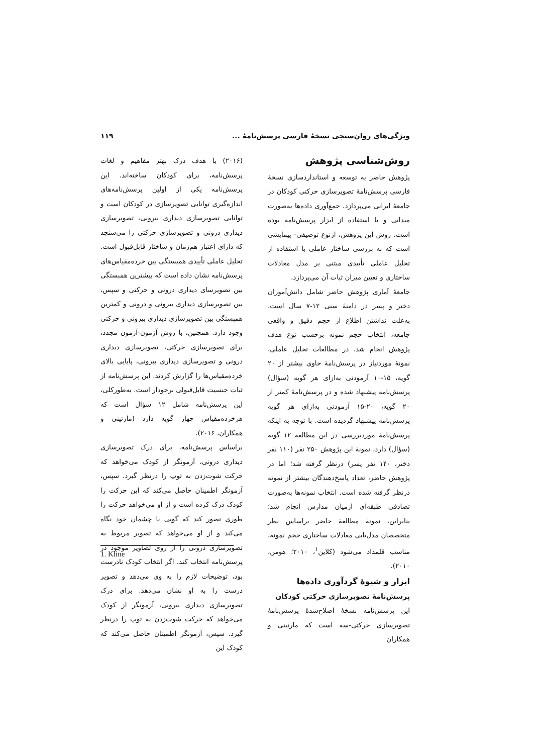ویژگی‌های روان‌سنجی نسخهٔ فارسی پرسش‌نامهٔ ... ۱۱۹
روش‌شناسی پژوهش
پژوهش حاضر به توسعه و استانداردسازی نسخهٔ فارسی پرسش‌نامهٔ تصویرسازی حرکتی کودکان در جامعهٔ ایرانی می‌پردازد. جمع‌آوری داده‌ها به‌صورت میدانی و با استفاده از ابزار پرسش‌نامه بوده است. روش این پژوهش، ازنوع توصیفی- پیمایشی است که به بررسی ساختار عاملی با استفاده از تحلیل عاملی تأییدی مبتنی بر مدل معادلات ساختاری و تعیین میزان ثبات آن می‌پردازد.
جامعهٔ آماری پژوهش حاضر شامل دانش‌آموزان دختر و پسر در دامنهٔ سنی ۱۲-۷ سال است. به‌علت نداشتن اطلاع از حجم دقیق و واقعی جامعه، انتخاب حجم نمونه برحسب نوع هدف پژوهش انجام شد. در مطالعات تحلیل عاملی، نمونهٔ موردنیاز در پرسش‌نامهٔ حاوی بیشتر از ۲۰ گویه، ۱۵-۱۰ آزمودنی به‌ازای هر گویه (سؤال) پرسش‌نامه پیشنهاد شده و در پرسش‌نامهٔ کمتر از ۲۰ گویه، ۲۰-۱۵ آزمودنی به‌ازای هر گویه پرسش‌نامه پیشنهاد گردیده است. با توجه به اینکه پرسش‌نامهٔ موردبررسی در این مطالعه ۱۲ گویه (سؤال) دارد، نمونهٔ این پژوهش ۲۵۰ نفر (۱۱۰ نفر دختر، ۱۴۰ نفر پسر) درنظر گرفته شد؛ اما در پژوهش حاضر، تعداد پاسخ‌دهندگان بیشتر از نمونه درنظر گرفته شده است. انتخاب نمونه‌ها به‌صورت تصادفی طبقه‌ای ازمیان مدارس انجام شد؛ بنابراین، نمونهٔ مطالعهٔ حاضر براساس نظر متخصصان مدل‌یابی معادلات ساختاری حجم نمونه، مناسب قلمداد می‌شود (کلاین<sup>۱</sup>، ۲۰۱۰؛ هومن، ۲۰۱۰).
ابزار و شیوهٔ گردآوری داده‌ها
پرسش‌نامهٔ تصویرسازی حرکتی کودکان
این پرسش‌نامه نسخهٔ اصلاح‌شدهٔ پرسش‌نامهٔ تصویرسازی حرکتی-سه است که مارتینی و همکاران
(۲۰۱۶) با هدف درک بهتر مفاهیم و لغات پرسش‌نامه، برای کودکان ساخته‌اند. این پرسش‌نامه یکی از اولین پرسش‌نامه‌های اندازه‌گیری توانایی تصویرسازی در کودکان است و توانایی تصویرسازی دیداری بیرونی، تصویرسازی دیداری درونی و تصویرسازی حرکتی را می‌سنجد که دارای اعتبار هم‌زمان و ساختار قابل‌قبول است. تحلیل عاملی تأییدی همبستگی بین خرده‌مقیاس‌های پرسش‌نامه نشان داده است که بیشترین همبستگی بین تصویرسای دیداری درونی و حرکتی و سپس، بین تصویرسازی دیداری بیرونی و درونی و کمترین همبستگی بین تصویرسازی دیداری بیرونی و حرکتی وجود دارد. همچنین، با روش آزمون-آزمون مجدد، برای تصویرسازی حرکتی، تصویرسازی دیداری درونی و تصویرسازی دیداری بیرونی، پایایی بالای خرده‌مقیاس‌ها را گزارش کردند. این پرسش‌نامه از ثبات جنسیت قابل‌قبولی برخودار است. به‌طورکلی، این پرسش‌نامه شامل ۱۲ سؤال است که هرخرده‌مقیاس چهار گویه دارد (مارتینی و همکاران، ۲۰۱۶).
براساس پرسش‌نامه، برای درک تصویرسازی دیداری درونی، آزمونگر از کودک می‌خواهد که حرکت شوت‌زدن به توپ را درنظر گیرد. سپس، آزمونگر اطمینان حاصل می‌کند که این حرکت را کودک درک کرده است و از او می‌خواهد حرکت را طوری تصور کند که گویی با چشمان خود نگاه می‌کند و از او می‌خواهد که تصویر مربوط به تصویرسازی درونی را از روی تصاویر موجود در پرسش‌نامه انتخاب کند. اگر انتخاب کودک نادرست بود، توضیحات لازم را به وی می‌دهد و تصویر درست را به او نشان می‌دهد. برای درک تصویرسازی دیداری بیرونی، آزمونگر از کودک می‌خواهد که حرکت شوت‌زدن به توپ را درنظر گیرد. سپس، آزمونگر اطمینان حاصل می‌کند که کودک این
1. Kline